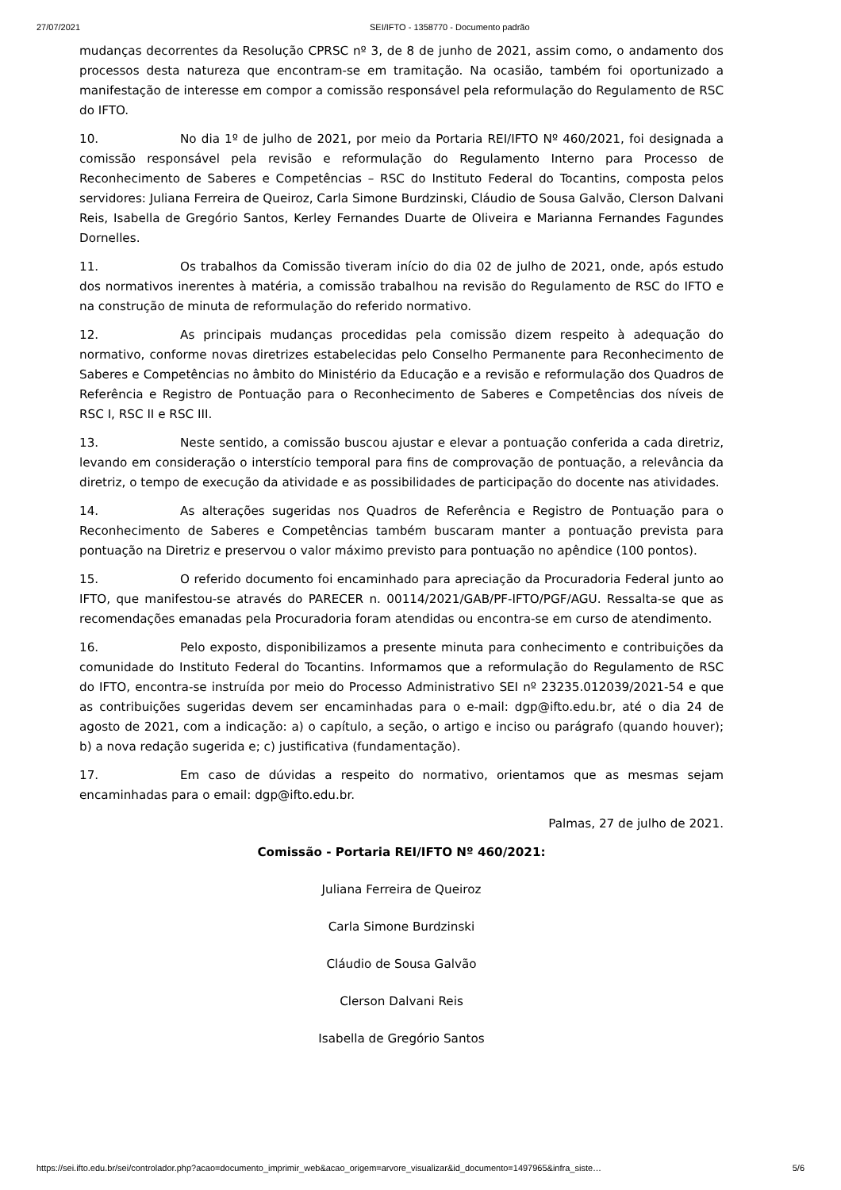27/07/2021 SEI/IFTO - 1358770 - Documento padrão
mudanças decorrentes da Resolução CPRSC nº 3, de 8 de junho de 2021, assim como, o andamento dos processos desta natureza que encontram-se em tramitação. Na ocasião, também foi oportunizado a manifestação de interesse em compor a comissão responsável pela reformulação do Regulamento de RSC do IFTO.
10. No dia 1º de julho de 2021, por meio da Portaria REI/IFTO Nº 460/2021, foi designada a comissão responsável pela revisão e reformulação do Regulamento Interno para Processo de Reconhecimento de Saberes e Competências – RSC do Instituto Federal do Tocantins, composta pelos servidores: Juliana Ferreira de Queiroz, Carla Simone Burdzinski, Cláudio de Sousa Galvão, Clerson Dalvani Reis, Isabella de Gregório Santos, Kerley Fernandes Duarte de Oliveira e Marianna Fernandes Fagundes Dornelles.
11. Os trabalhos da Comissão tiveram início do dia 02 de julho de 2021, onde, após estudo dos normativos inerentes à matéria, a comissão trabalhou na revisão do Regulamento de RSC do IFTO e na construção de minuta de reformulação do referido normativo.
12. As principais mudanças procedidas pela comissão dizem respeito à adequação do normativo, conforme novas diretrizes estabelecidas pelo Conselho Permanente para Reconhecimento de Saberes e Competências no âmbito do Ministério da Educação e a revisão e reformulação dos Quadros de Referência e Registro de Pontuação para o Reconhecimento de Saberes e Competências dos níveis de RSC I, RSC II e RSC III.
13. Neste sentido, a comissão buscou ajustar e elevar a pontuação conferida a cada diretriz, levando em consideração o interstício temporal para fins de comprovação de pontuação, a relevância da diretriz, o tempo de execução da atividade e as possibilidades de participação do docente nas atividades.
14. As alterações sugeridas nos Quadros de Referência e Registro de Pontuação para o Reconhecimento de Saberes e Competências também buscaram manter a pontuação prevista para pontuação na Diretriz e preservou o valor máximo previsto para pontuação no apêndice (100 pontos).
15. O referido documento foi encaminhado para apreciação da Procuradoria Federal junto ao IFTO, que manifestou-se através do PARECER n. 00114/2021/GAB/PF-IFTO/PGF/AGU. Ressalta-se que as recomendações emanadas pela Procuradoria foram atendidas ou encontra-se em curso de atendimento.
16. Pelo exposto, disponibilizamos a presente minuta para conhecimento e contribuições da comunidade do Instituto Federal do Tocantins. Informamos que a reformulação do Regulamento de RSC do IFTO, encontra-se instruída por meio do Processo Administrativo SEI nº 23235.012039/2021-54 e que as contribuições sugeridas devem ser encaminhadas para o e-mail: dgp@ifto.edu.br, até o dia 24 de agosto de 2021, com a indicação: a) o capítulo, a seção, o artigo e inciso ou parágrafo (quando houver); b) a nova redação sugerida e; c) justificativa (fundamentação).
17. Em caso de dúvidas a respeito do normativo, orientamos que as mesmas sejam encaminhadas para o email: dgp@ifto.edu.br.
Palmas, 27 de julho de 2021.
Comissão - Portaria REI/IFTO Nº 460/2021:
Juliana Ferreira de Queiroz
Carla Simone Burdzinski
Cláudio de Sousa Galvão
Clerson Dalvani Reis
Isabella de Gregório Santos
https://sei.ifto.edu.br/sei/controlador.php?acao=documento_imprimir_web&acao_origem=arvore_visualizar&id_documento=1497965&infra_siste… 5/6